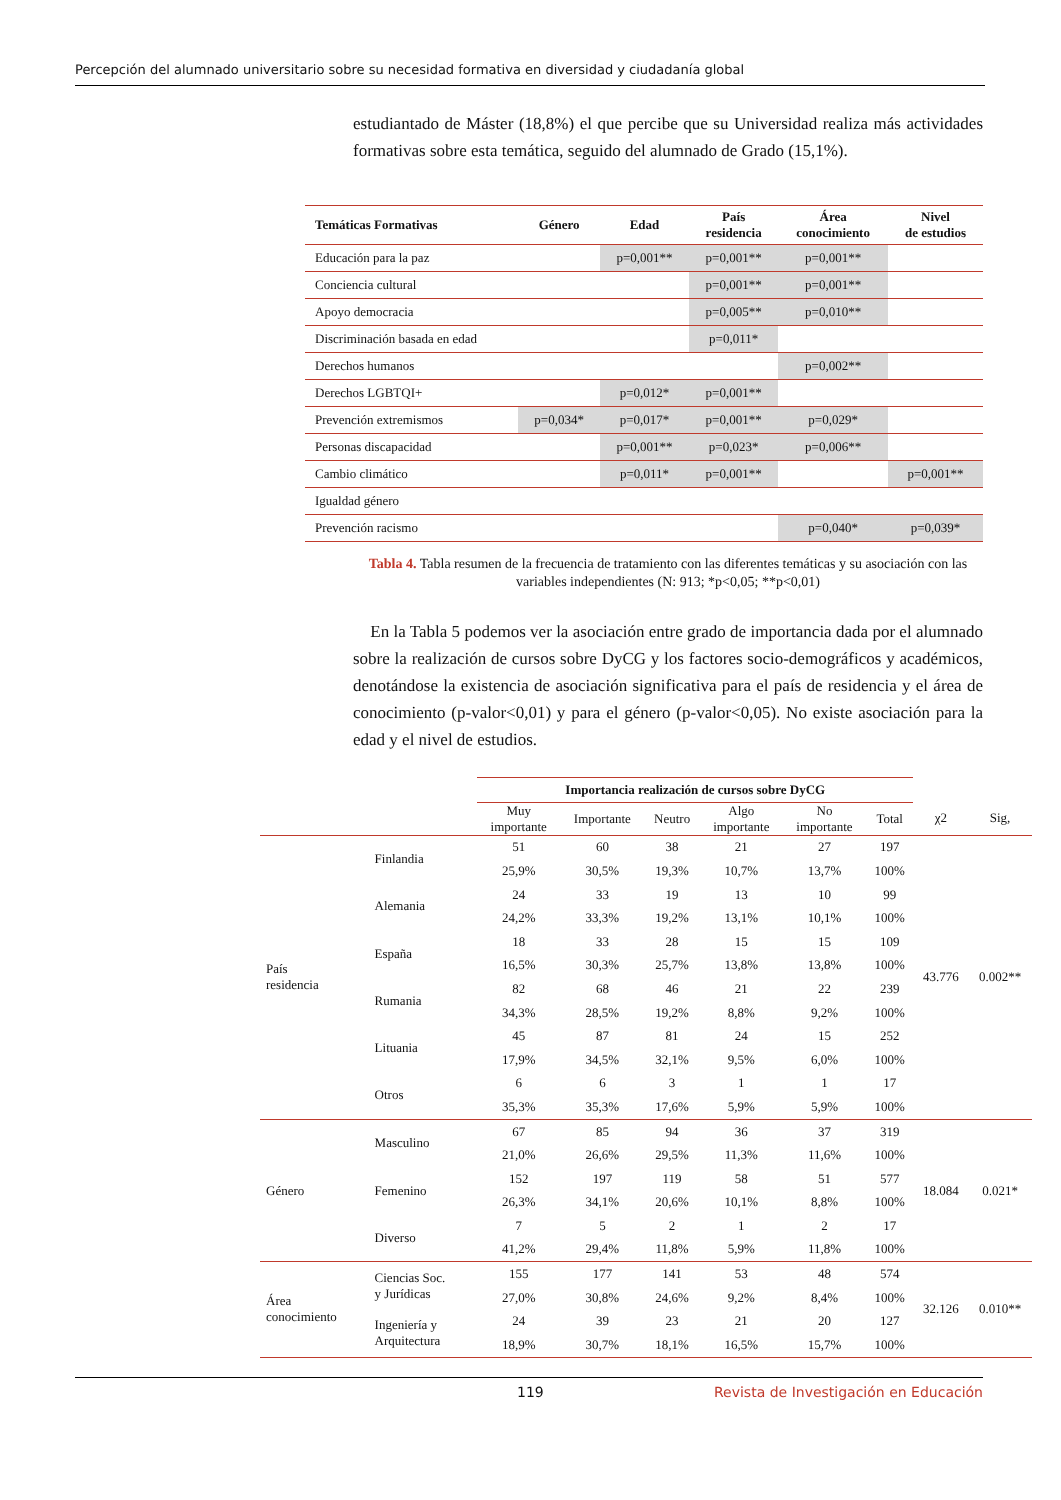Percepción del alumnado universitario sobre su necesidad formativa en diversidad y ciudadanía global
estudiantado de Máster (18,8%) el que percibe que su Universidad realiza más actividades formativas sobre esta temática, seguido del alumnado de Grado (15,1%).
| Temáticas Formativas | Género | Edad | País residencia | Área conocimiento | Nivel de estudios |
| --- | --- | --- | --- | --- | --- |
| Educación para la paz | | p=0,001** | p=0,001** | p=0,001** | |
| Conciencia cultural | | | p=0,001** | p=0,001** | |
| Apoyo democracia | | | p=0,005** | p=0,010** | |
| Discriminación basada en edad | | | p=0,011* | | |
| Derechos humanos | | | | p=0,002** | |
| Derechos LGBTQI+ | | p=0,012* | p=0,001** | | |
| Prevención extremismos | p=0,034* | p=0,017* | p=0,001** | p=0,029* | |
| Personas discapacidad | | p=0,001** | p=0,023* | p=0,006** | |
| Cambio climático | | p=0,011* | p=0,001** | | p=0,001** |
| Igualdad género | | | | | |
| Prevención racismo | | | | p=0,040* | p=0,039* |
Tabla 4. Tabla resumen de la frecuencia de tratamiento con las diferentes temáticas y su asociación con las variables independientes (N: 913; *p<0,05; **p<0,01)
En la Tabla 5 podemos ver la asociación entre grado de importancia dada por el alumnado sobre la realización de cursos sobre DyCG y los factores socio-demográficos y académicos, denotándose la existencia de asociación significativa para el país de residencia y el área de conocimiento (p-valor<0,01) y para el género (p-valor<0,05). No existe asociación para la edad y el nivel de estudios.
| | | Importancia realización de cursos sobre DyCG | | | | | | | |
| | | Muy importante | Importante | Neutro | Algo importante | No importante | Total | χ2 | Sig, |
| País residencia | Finlandia | 51 | 60 | 38 | 21 | 27 | 197 | 43.776 | 0.002** |
| | | 25,9% | 30,5% | 19,3% | 10,7% | 13,7% | 100% | | |
| | Alemania | 24 | 33 | 19 | 13 | 10 | 99 | | |
| | | 24,2% | 33,3% | 19,2% | 13,1% | 10,1% | 100% | | |
| | España | 18 | 33 | 28 | 15 | 15 | 109 | | |
| | | 16,5% | 30,3% | 25,7% | 13,8% | 13,8% | 100% | | |
| | Rumania | 82 | 68 | 46 | 21 | 22 | 239 | | |
| | | 34,3% | 28,5% | 19,2% | 8,8% | 9,2% | 100% | | |
| | Lituania | 45 | 87 | 81 | 24 | 15 | 252 | | |
| | | 17,9% | 34,5% | 32,1% | 9,5% | 6,0% | 100% | | |
| | Otros | 6 | 6 | 3 | 1 | 1 | 17 | | |
| | | 35,3% | 35,3% | 17,6% | 5,9% | 5,9% | 100% | | |
| Género | Masculino | 67 | 85 | 94 | 36 | 37 | 319 | 18.084 | 0.021* |
| | | 21,0% | 26,6% | 29,5% | 11,3% | 11,6% | 100% | | |
| | Femenino | 152 | 197 | 119 | 58 | 51 | 577 | | |
| | | 26,3% | 34,1% | 20,6% | 10,1% | 8,8% | 100% | | |
| | Diverso | 7 | 5 | 2 | 1 | 2 | 17 | | |
| | | 41,2% | 29,4% | 11,8% | 5,9% | 11,8% | 100% | | |
| Área conocimiento | Ciencias Soc. y Jurídicas | 155 | 177 | 141 | 53 | 48 | 574 | 32.126 | 0.010** |
| | | 27,0% | 30,8% | 24,6% | 9,2% | 8,4% | 100% | | |
| | Ingeniería y Arquitectura | 24 | 39 | 23 | 21 | 20 | 127 | | |
| | | 18,9% | 30,7% | 18,1% | 16,5% | 15,7% | 100% | | |
119 Revista de Investigación en Educación